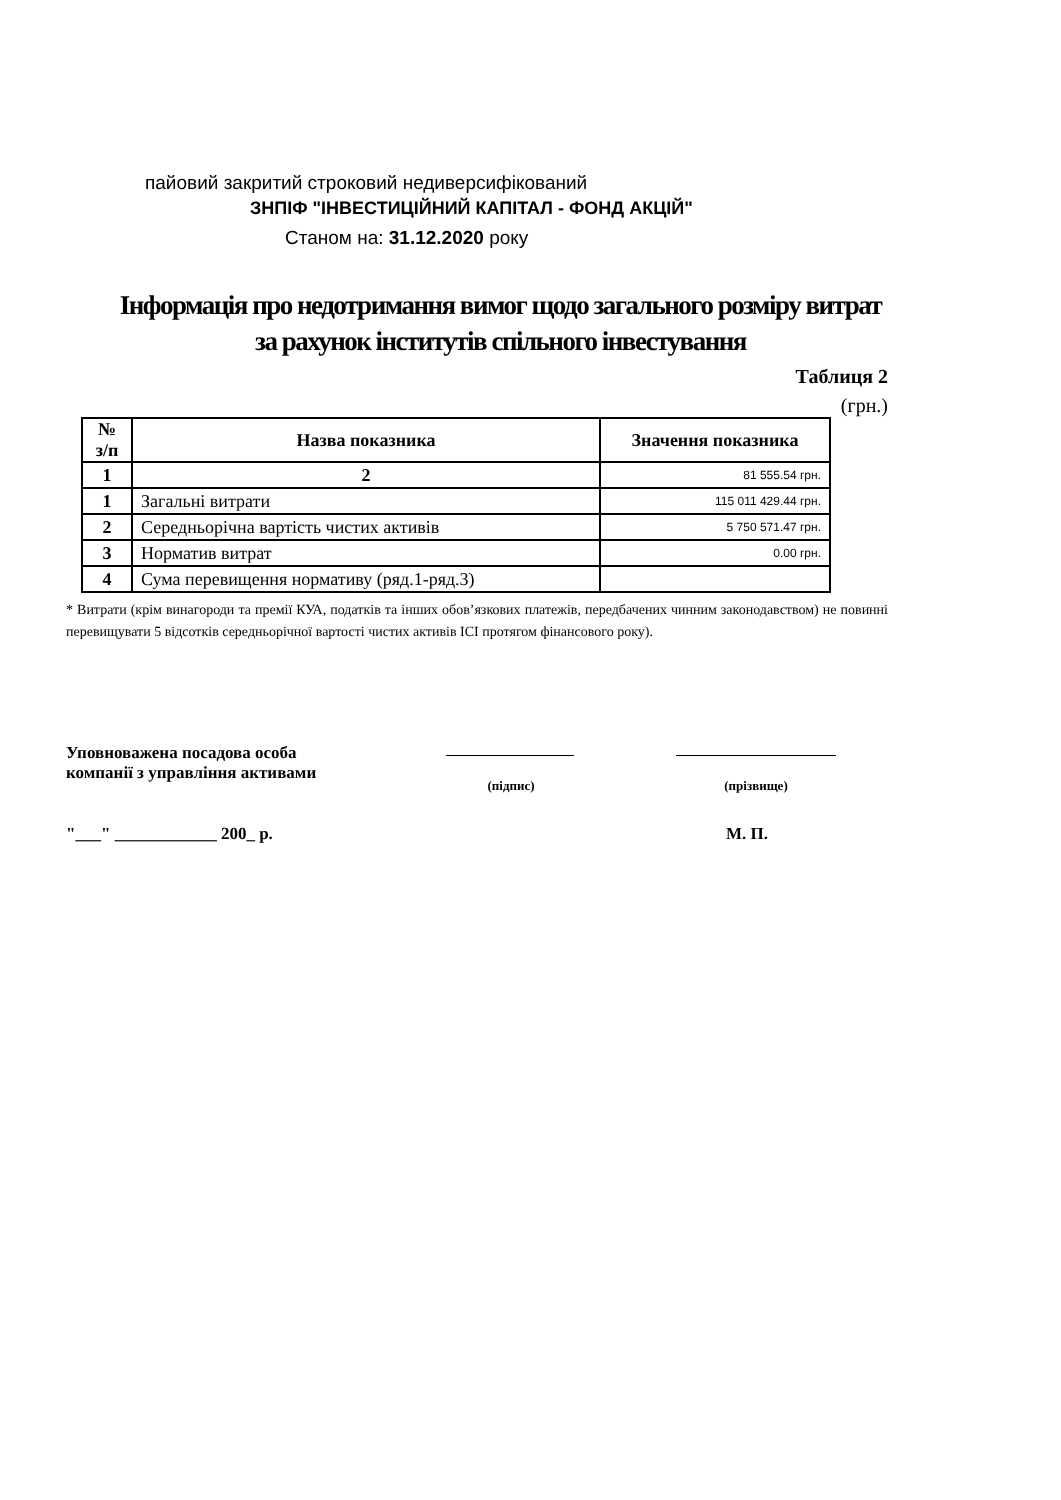пайовий закритий строковий недиверсифікований
ЗНПІФ "ІНВЕСТИЦІЙНИЙ КАПІТАЛ - ФОНД АКЦІЙ"
Станом на: 31.12.2020 року
Інформація про недотримання вимог щодо загального розміру витрат
за рахунок інститутів спільного інвестування
Таблиця 2
(грн.)
| № з/п | Назва показника | Значення показника |
| --- | --- | --- |
| 1 | 2 | 81 555.54 грн. |
| 1 | Загальні витрати | 115 011 429.44 грн. |
| 2 | Середньорічна вартість чистих активів | 5 750 571.47 грн. |
| 3 | Норматив витрат | 0.00 грн. |
| 4 | Сума перевищення нормативу (ряд.1-ряд.3) | |
* Витрати (крім винагороди та премії КУА, податків та інших обов’язкових платежів, передбачених чинним законодавством) не повинні перевищувати 5 відсотків середньорічної вартості чистих активів ІСІ протягом фінансового року).
Уповноважена посадова особа
компанії з управління активами
(підпис) (прізвище)
"___" ____________ 200_ р. М. П.